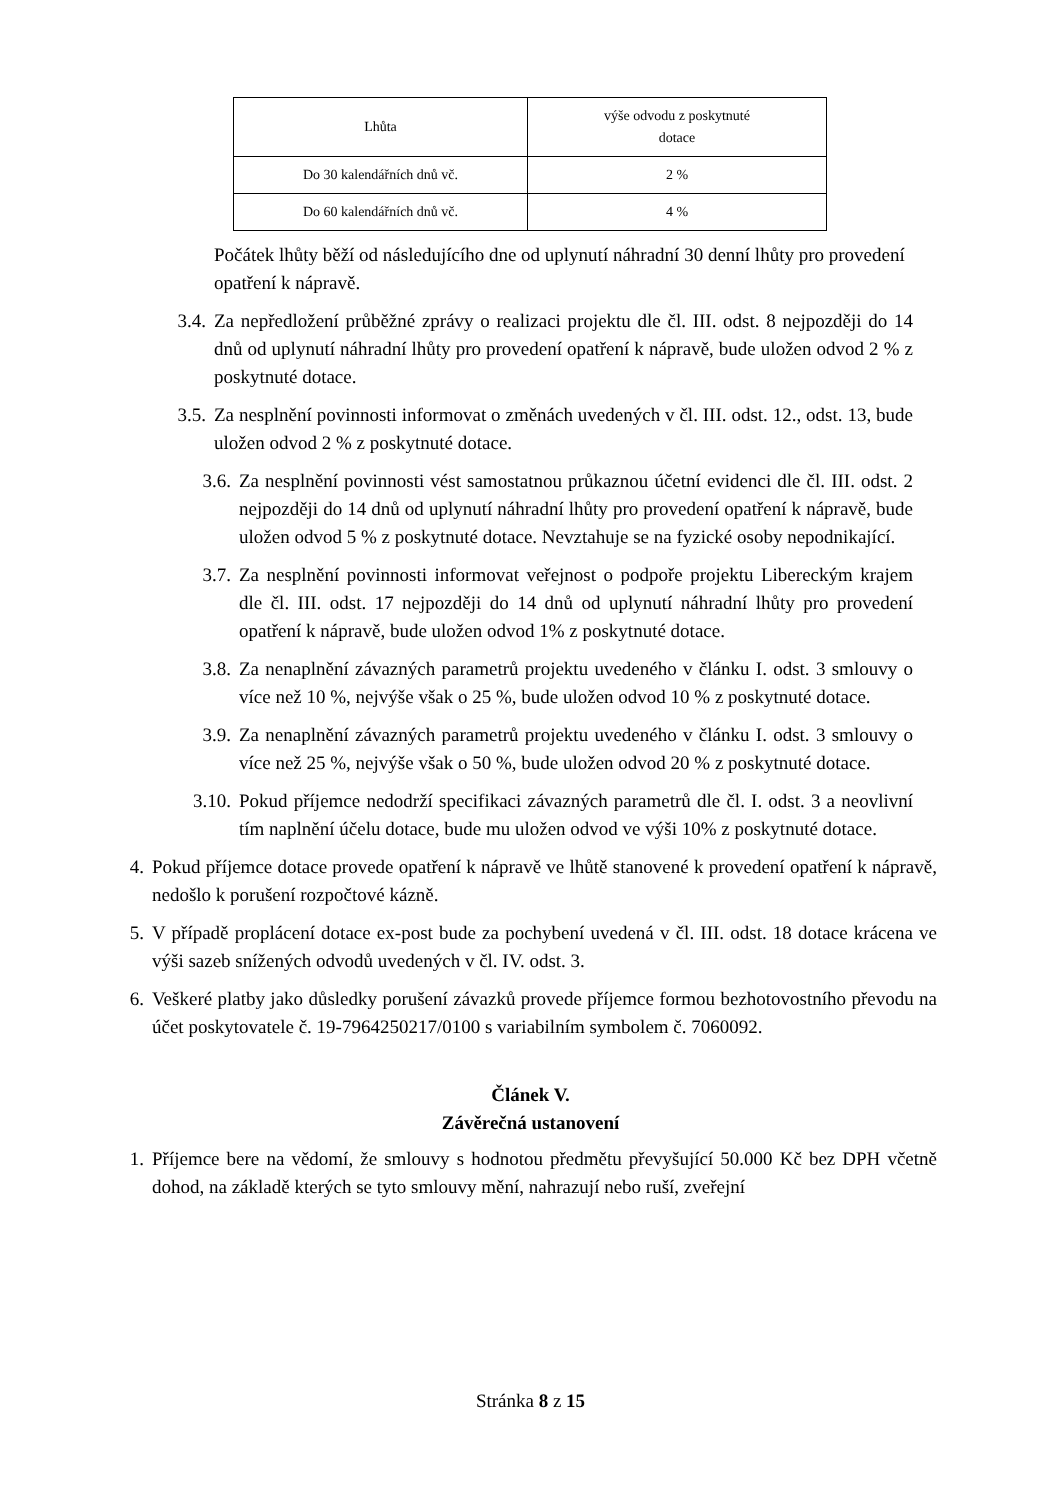| Lhůta | výše odvodu z poskytnuté dotace |
| --- | --- |
| Do 30 kalendářních dnů vč. | 2 % |
| Do 60 kalendářních dnů vč. | 4 % |
Počátek lhůty běží od následujícího dne od uplynutí náhradní 30 denní lhůty pro provedení opatření k nápravě.
3.4. Za nepředložení průběžné zprávy o realizaci projektu dle čl. III. odst. 8 nejpozději do 14 dnů od uplynutí náhradní lhůty pro provedení opatření k nápravě, bude uložen odvod 2 % z poskytnuté dotace.
3.5. Za nesplnění povinnosti informovat o změnách uvedených v čl. III. odst. 12., odst. 13, bude uložen odvod 2 % z poskytnuté dotace.
3.6. Za nesplnění povinnosti vést samostatnou průkaznou účetní evidenci dle čl. III. odst. 2 nejpozději do 14 dnů od uplynutí náhradní lhůty pro provedení opatření k nápravě, bude uložen odvod 5 % z poskytnuté dotace. Nevztahuje se na fyzické osoby nepodnikající.
3.7. Za nesplnění povinnosti informovat veřejnost o podpoře projektu Libereckým krajem dle čl. III. odst. 17 nejpozději do 14 dnů od uplynutí náhradní lhůty pro provedení opatření k nápravě, bude uložen odvod 1% z poskytnuté dotace.
3.8. Za nenaplnění závazných parametrů projektu uvedeného v článku I. odst. 3 smlouvy o více než 10 %, nejvýše však o 25 %, bude uložen odvod 10 % z poskytnuté dotace.
3.9. Za nenaplnění závazných parametrů projektu uvedeného v článku I. odst. 3 smlouvy o více než 25 %, nejvýše však o 50 %, bude uložen odvod 20 % z poskytnuté dotace.
3.10. Pokud příjemce nedodrží specifikaci závazných parametrů dle čl. I. odst. 3 a neovlivní tím naplnění účelu dotace, bude mu uložen odvod ve výši 10% z poskytnuté dotace.
4. Pokud příjemce dotace provede opatření k nápravě ve lhůtě stanovené k provedení opatření k nápravě, nedošlo k porušení rozpočtové kázně.
5. V případě proplácení dotace ex-post bude za pochybení uvedená v čl. III. odst. 18 dotace krácena ve výši sazeb snížených odvodů uvedených v čl. IV. odst. 3.
6. Veškeré platby jako důsledky porušení závazků provede příjemce formou bezhotovostního převodu na účet poskytovatele č. 19-7964250217/0100 s variabilním symbolem č. 7060092.
Článek V.
Závěrečná ustanovení
1. Příjemce bere na vědomí, že smlouvy s hodnotou předmětu převyšující 50.000 Kč bez DPH včetně dohod, na základě kterých se tyto smlouvy mění, nahrazují nebo ruší, zveřejní
Stránka 8 z 15